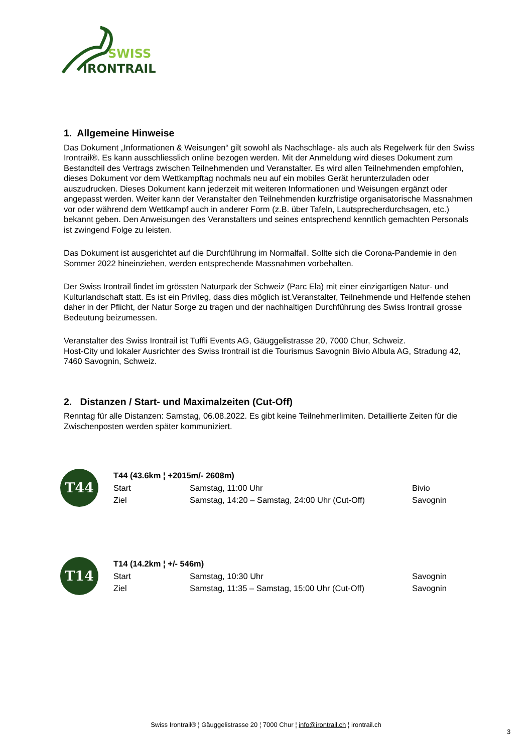SWISS
IRONTRAIL
1. Allgemeine Hinweise
Das Dokument „Informationen & Weisungen“ gilt sowohl als Nachschlage- als auch als Regelwerk für den Swiss Irontrail®. Es kann ausschliesslich online bezogen werden. Mit der Anmeldung wird dieses Dokument zum Bestandteil des Vertrags zwischen Teilnehmenden und Veranstalter. Es wird allen Teilnehmenden empfohlen, dieses Dokument vor dem Wettkampftag nochmals neu auf ein mobiles Gerät herunterzuladen oder auszudrucken. Dieses Dokument kann jederzeit mit weiteren Informationen und Weisungen ergänzt oder angepasst werden. Weiter kann der Veranstalter den Teilnehmenden kurzfristige organisatorische Massnahmen vor oder während dem Wettkampf auch in anderer Form (z.B. über Tafeln, Lautsprecherdurchsagen, etc.) bekannt geben. Den Anweisungen des Veranstalters und seines entsprechend kenntlich gemachten Personals ist zwingend Folge zu leisten.
Das Dokument ist ausgerichtet auf die Durchführung im Normalfall. Sollte sich die Corona-Pandemie in den Sommer 2022 hineinziehen, werden entsprechende Massnahmen vorbehalten.
Der Swiss Irontrail findet im grössten Naturpark der Schweiz (Parc Ela) mit einer einzigartigen Natur- und Kulturlandschaft statt. Es ist ein Privileg, dass dies möglich ist.Veranstalter, Teilnehmende und Helfende stehen daher in der Pflicht, der Natur Sorge zu tragen und der nachhaltigen Durchführung des Swiss Irontrail grosse Bedeutung beizumessen.
Veranstalter des Swiss Irontrail ist Tuffli Events AG, Gäuggelistrasse 20, 7000 Chur, Schweiz.
Host-City und lokaler Ausrichter des Swiss Irontrail ist die Tourismus Savognin Bivio Albula AG, Stradung 42, 7460 Savognin, Schweiz.
2. Distanzen / Start- und Maximalzeiten (Cut-Off)
Renntag für alle Distanzen: Samstag, 06.08.2022. Es gibt keine Teilnehmerlimiten. Detaillierte Zeiten für die Zwischenposten werden später kommuniziert.
T44
| T44 (43.6km ¦ +2015m/- 2608m) | | |
| Start | Samstag, 11:00 Uhr | Bivio |
| Ziel | Samstag, 14:20 – Samstag, 24:00 Uhr (Cut-Off) | Savognin |
T14
| T14 (14.2km ¦ +/- 546m) | | |
| Start | Samstag, 10:30 Uhr | Savognin |
| Ziel | Samstag, 11:35 – Samstag, 15:00 Uhr (Cut-Off) | Savognin |
Swiss Irontrail® ¦ Gäuggelistrasse 20 ¦ 7000 Chur ¦ info@irontrail.ch ¦ irontrail.ch
3